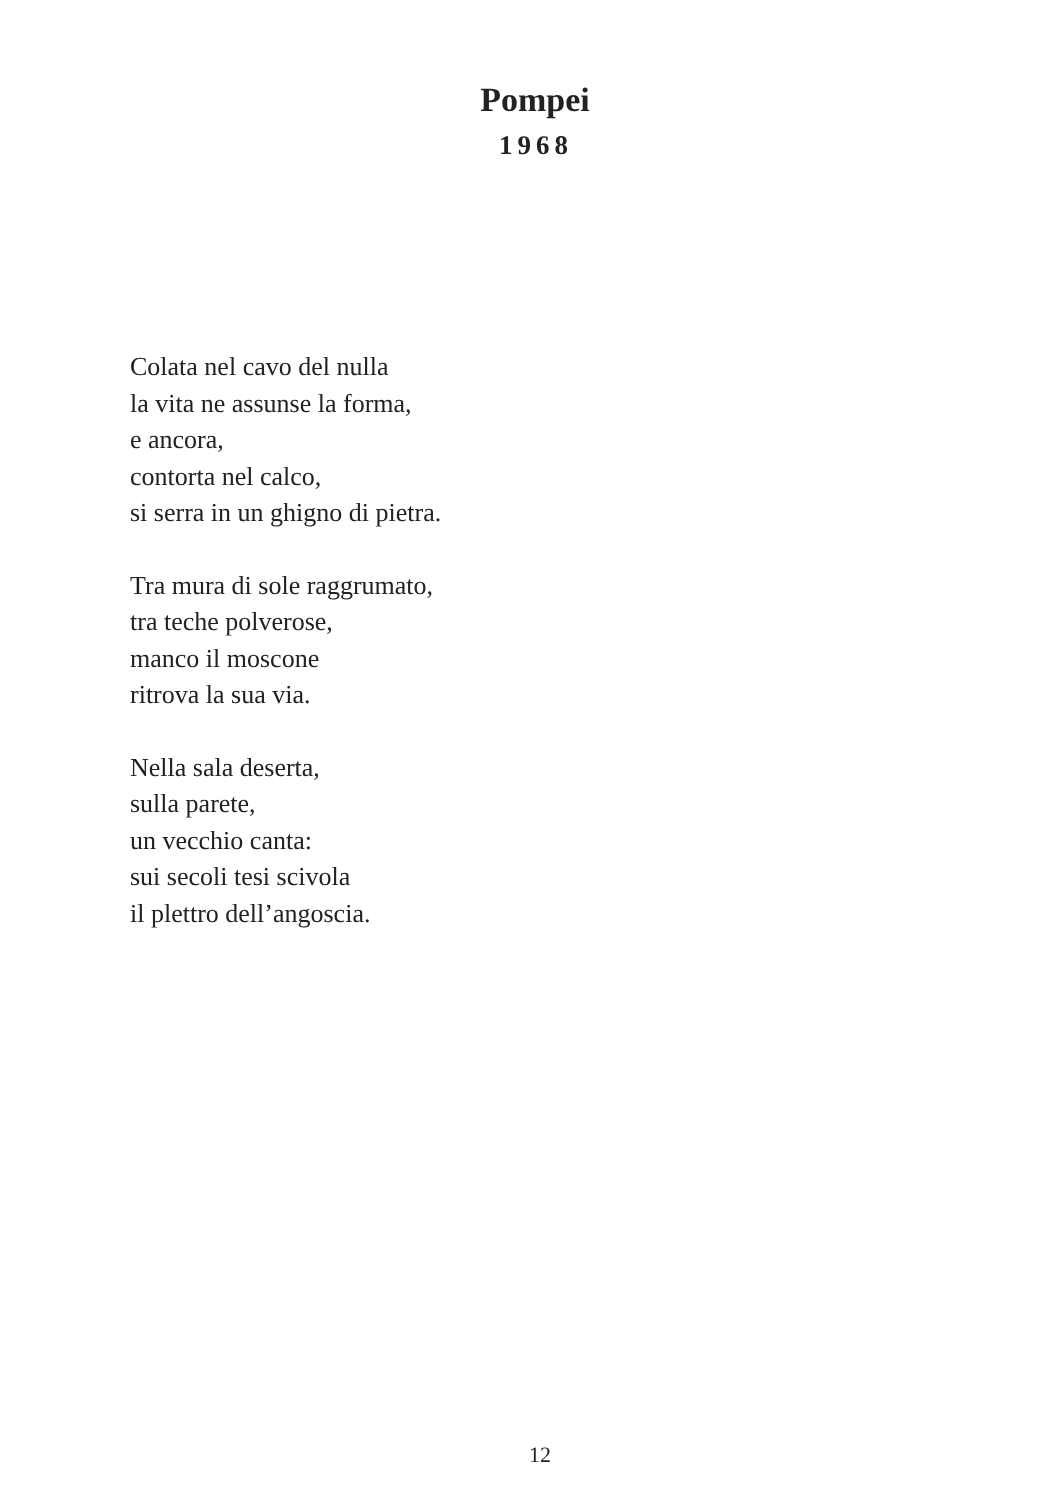Pompei
1968
Colata nel cavo del nulla
la vita ne assunse la forma,
e ancora,
contorta nel calco,
si serra in un ghigno di pietra.
Tra mura di sole raggrumato,
tra teche polverose,
manco il moscone
ritrova la sua via.
Nella sala deserta,
sulla parete,
un vecchio canta:
sui secoli tesi scivola
il plettro dell’angoscia.
12